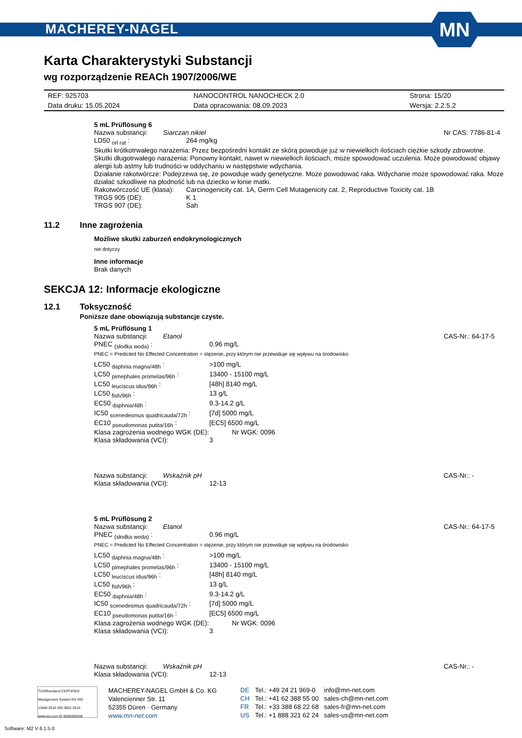MACHEREY-NAGEL
MN
Karta Charakterystyki Substancji
wg rozporządzenie REACh 1907/2006/WE
| REF: 925703 | NANOCONTROL NANOCHECK 2.0 | Strona: 15/20 |
| Data druku: 15.05.2024 | Data opracowania: 08.09.2023 | Wersja: 2.2.5.2 |
5 mL Prüflösung 6
| Nazwa substancji: | Siarczan nikiel | Nr CAS: 7786-81-4 |
| LD50 <sub>orl rat</sub> : | 264 mg/kg |
Skutki krótkotrwałego narażenia: Przez bezpośredni kontakt ze skórą powoduje już w niewielkich ilościach ciężkie szkody zdrowotne.
Skutki długotrwałego narażenia: Ponowny kontakt, nawet w niewielkich ilościach, może spowodować uczulenia. Może powodować objawy alergii lub astmy lub trudności w oddychaniu w następstwie wdychania.
Działanie rakotwórcze: Podejrzewa się, że powoduje wady genetyczne. Może powodować raka. Wdychanie może spowodować raka. Może działać szkodliwie na płodność lub na dziecko w łonie matki.
| Rakotwórczość UE (klasa): | Carcinogenicity cat. 1A, Germ Cell Mutagenicity cat. 2, Reproductive Toxicity cat. 1B |
| TRGS 905 (DE): | K 1 |
| TRGS 907 (DE): | Sah |
11.2 Inne zagrożenia
Możliwe skutki zaburzeń endokrynologicznych
nie dotyczy
Inne informacje
Brak danych
SEKCJA 12: Informacje ekologiczne
12.1 Toksyczność
Poniższe dane obowiązują substancje czyste.
5 mL Prüflösung 1
| Nazwa substancji: | Etanol | CAS-Nr.: 64-17-5 |
| PNEC <sub>(słodka woda)</sub> : | 0.96 mg/L |
PNEC = Predicted No Effected Concentration = stężenie, przy którym nie przewiduje się wpływu na środowisko
| LC50 <sub>daphnia magna/48h</sub> : | >100 mg/L |
| LC50 <sub>pimephales promelas/96h</sub> : | 13400 - 15100 mg/L |
| LC50 <sub>leuciscus idus/96h</sub> : | [48h] 8140 mg/L |
| LC50 <sub>fish/96h</sub> : | 13 g/L |
| EC50 <sub>daphnia/48h</sub> : | 9.3-14.2 g/L |
| IC50 <sub>scenedesmus quadricauda/72h</sub> : | [7d] 5000 mg/L |
| EC10 <sub>pseudomonas putita/16h</sub> : | [EC5] 6500 mg/L |
| Klasa zagrożenia wodnego WGK (DE): | Nr WGK: 0096 |
| Klasa składowania (VCI): | 3 |
| Nazwa substancji: | Wskaźnik pH | CAS-Nr.: - |
| Klasa składowania (VCI): | 12-13 |
5 mL Prüflösung 2
| Nazwa substancji: | Etanol | CAS-Nr.: 64-17-5 |
| PNEC <sub>(słodka woda)</sub> : | 0.96 mg/L |
PNEC = Predicted No Effected Concentration = stężenie, przy którym nie przewiduje się wpływu na środowisko
| LC50 <sub>daphnia magna/48h</sub> : | >100 mg/L |
| LC50 <sub>pimephales promelas/96h</sub> : | 13400 - 15100 mg/L |
| LC50 <sub>leuciscus idus/96h</sub> : | [48h] 8140 mg/L |
| LC50 <sub>fish/96h</sub> : | 13 g/L |
| EC50 <sub>daphnia/48h</sub> : | 9.3-14.2 g/L |
| IC50 <sub>scenedesmus quadricauda/72h</sub> : | [7d] 5000 mg/L |
| EC10 <sub>pseudomonas putita/16h</sub> : | [EC5] 6500 mg/L |
| Klasa zagrożenia wodnego WGK (DE): | Nr WGK: 0096 |
| Klasa składowania (VCI): | 3 |
| Nazwa substancji: | Wskaźnik pH | CAS-Nr.: - |
| Klasa składowania (VCI): | 12-13 |
TÜVRheinland CERTIFIED
Management System EN ISO 13485:2016 ISO 9001:2015
www.tuv.com ID 9000008338
MACHEREY-NAGEL GmbH & Co. KG
Valencienner Str. 11
52355 Düren · Germany
www.mn-net.com
| DE | Tel.: +49 24 21 969-0 | info@mn-net.com |
| CH | Tel.: +41 62 388 55 00 | sales-ch@mn-net.com |
| FR | Tel.: +33 388 68 22 68 | sales-fr@mn-net.com |
| US | Tel.: +1 888 321 62 24 | sales-us@mn-net.com |
Software: M2 V 6.1.5.0